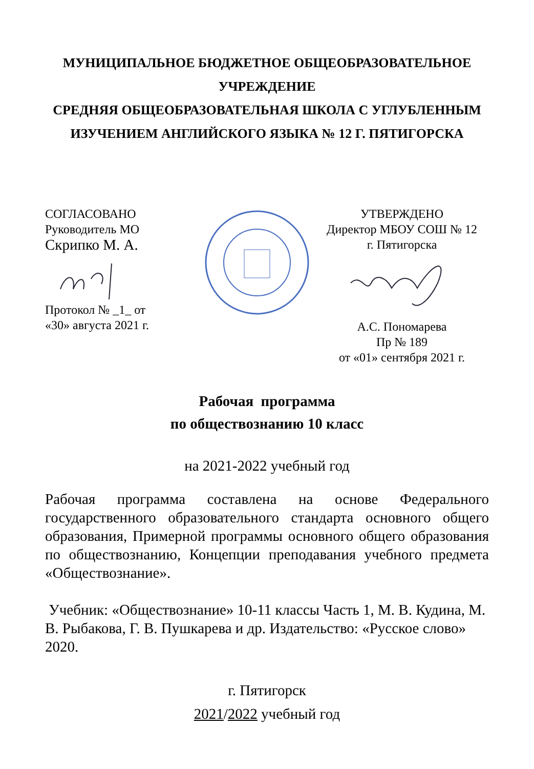МУНИЦИПАЛЬНОЕ БЮДЖЕТНОЕ ОБЩЕОБРАЗОВАТЕЛЬНОЕ УЧРЕЖДЕНИЕ
СРЕДНЯЯ ОБЩЕОБРАЗОВАТЕЛЬНАЯ ШКОЛА С УГЛУБЛЕННЫМ ИЗУЧЕНИЕМ АНГЛИЙСКОГО ЯЗЫКА № 12 Г. ПЯТИГОРСКА
СОГЛАСОВАНО
Руководитель МО
Скрипко М. А.
Протокол № _1_ от
«30» августа 2021 г.
УТВЕРЖДЕНО
Директор МБОУ СОШ № 12
г. Пятигорска
А.С. Пономарева
Пр № 189
от «01» сентября 2021 г.
Рабочая программа
по обществознанию 10 класс
на 2021-2022 учебный год
Рабочая программа составлена на основе Федерального государственного образовательного стандарта основного общего образования, Примерной программы основного общего образования по обществознанию, Концепции преподавания учебного предмета «Обществознание».
Учебник: «Обществознание» 10-11 классы Часть 1, М. В. Кудина, М. В. Рыбакова, Г. В. Пушкарева и др. Издательство: «Русское слово» 2020.
г. Пятигорск
2021/2022 учебный год